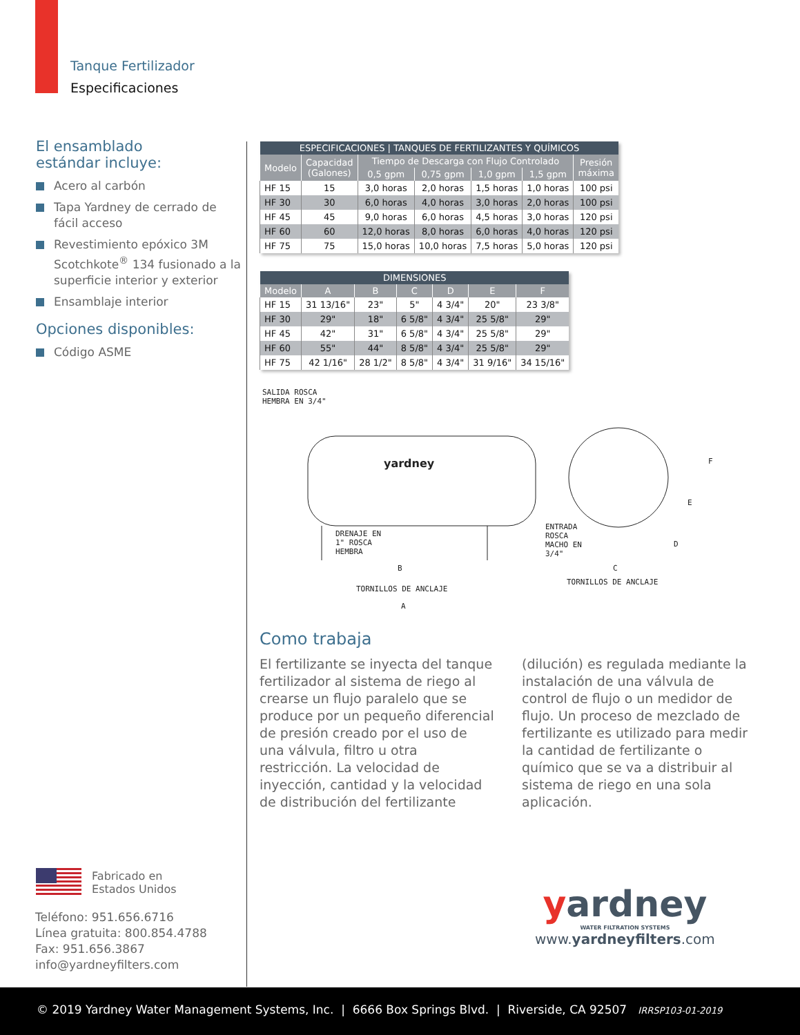Tanque Fertilizador
Especificaciones
El ensamblado
estándar incluye:
Acero al carbón
Tapa Yardney de cerrado de fácil acceso
Revestimiento epóxico 3M Scotchkote<sup>®</sup> 134 fusionado a la superficie interior y exterior
Ensamblaje interior
Opciones disponibles:
Código ASME
| ESPECIFICACIONES / TANQUES DE FERTILIZANTES Y QUÍMICOS | | | | | | |
| --- | --- | --- | --- | --- | --- | --- |
| Modelo | Capacidad (Galones) | Tiempo de Descarga con Flujo Controlado | | | | Presión máxima |
| | | 0,5 gpm | 0,75 gpm | 1,0 gpm | 1,5 gpm | |
| HF 15 | 15 | 3,0 horas | 2,0 horas | 1,5 horas | 1,0 horas | 100 psi |
| HF 30 | 30 | 6,0 horas | 4,0 horas | 3,0 horas | 2,0 horas | 100 psi |
| HF 45 | 45 | 9,0 horas | 6,0 horas | 4,5 horas | 3,0 horas | 120 psi |
| HF 60 | 60 | 12,0 horas | 8,0 horas | 6,0 horas | 4,0 horas | 120 psi |
| HF 75 | 75 | 15,0 horas | 10,0 horas | 7,5 horas | 5,0 horas | 120 psi |
| DIMENSIONES | | | | | | |
| --- | --- | --- | --- | --- | --- | --- |
| Modelo | A | B | C | D | E | F |
| HF 15 | 31 13/16" | 23" | 5" | 4 3/4" | 20" | 23 3/8" |
| HF 30 | 29" | 18" | 6 5/8" | 4 3/4" | 25 5/8" | 29" |
| HF 45 | 42" | 31" | 6 5/8" | 4 3/4" | 25 5/8" | 29" |
| HF 60 | 55" | 44" | 8 5/8" | 4 3/4" | 25 5/8" | 29" |
| HF 75 | 42 1/16" | 28 1/2" | 8 5/8" | 4 3/4" | 31 9/16" | 34 15/16" |
SALIDA ROSCA
HEMBRA EN 3/4"
yardney
DRENAJE EN
1" ROSCA
HEMBRA
ENTRADA
ROSCA
MACHO EN
3/4"
B
TORNILLOS DE ANCLAJE
A
C
TORNILLOS DE ANCLAJE
D
E
F
Como trabaja
El fertilizante se inyecta del tanque fertilizador al sistema de riego al crearse un flujo paralelo que se produce por un pequeño diferencial de presión creado por el uso de una válvula, filtro u otra restricción. La velocidad de inyección, cantidad y la velocidad de distribución del fertilizante
(dilución) es regulada mediante la instalación de una válvula de control de flujo o un medidor de flujo. Un proceso de mezclado de fertilizante es utilizado para medir la cantidad de fertilizante o químico que se va a distribuir al sistema de riego en una sola aplicación.
Fabricado en
Estados Unidos
Teléfono: 951.656.6716
Línea gratuita: 800.854.4788
Fax: 951.656.3867
info@yardneyfilters.com
yardney
WATER FILTRATION SYSTEMS
www.yardneyfilters.com
© 2019 Yardney Water Management Systems, Inc. | 6666 Box Springs Blvd. | Riverside, CA 92507 IRRSP103-01-2019